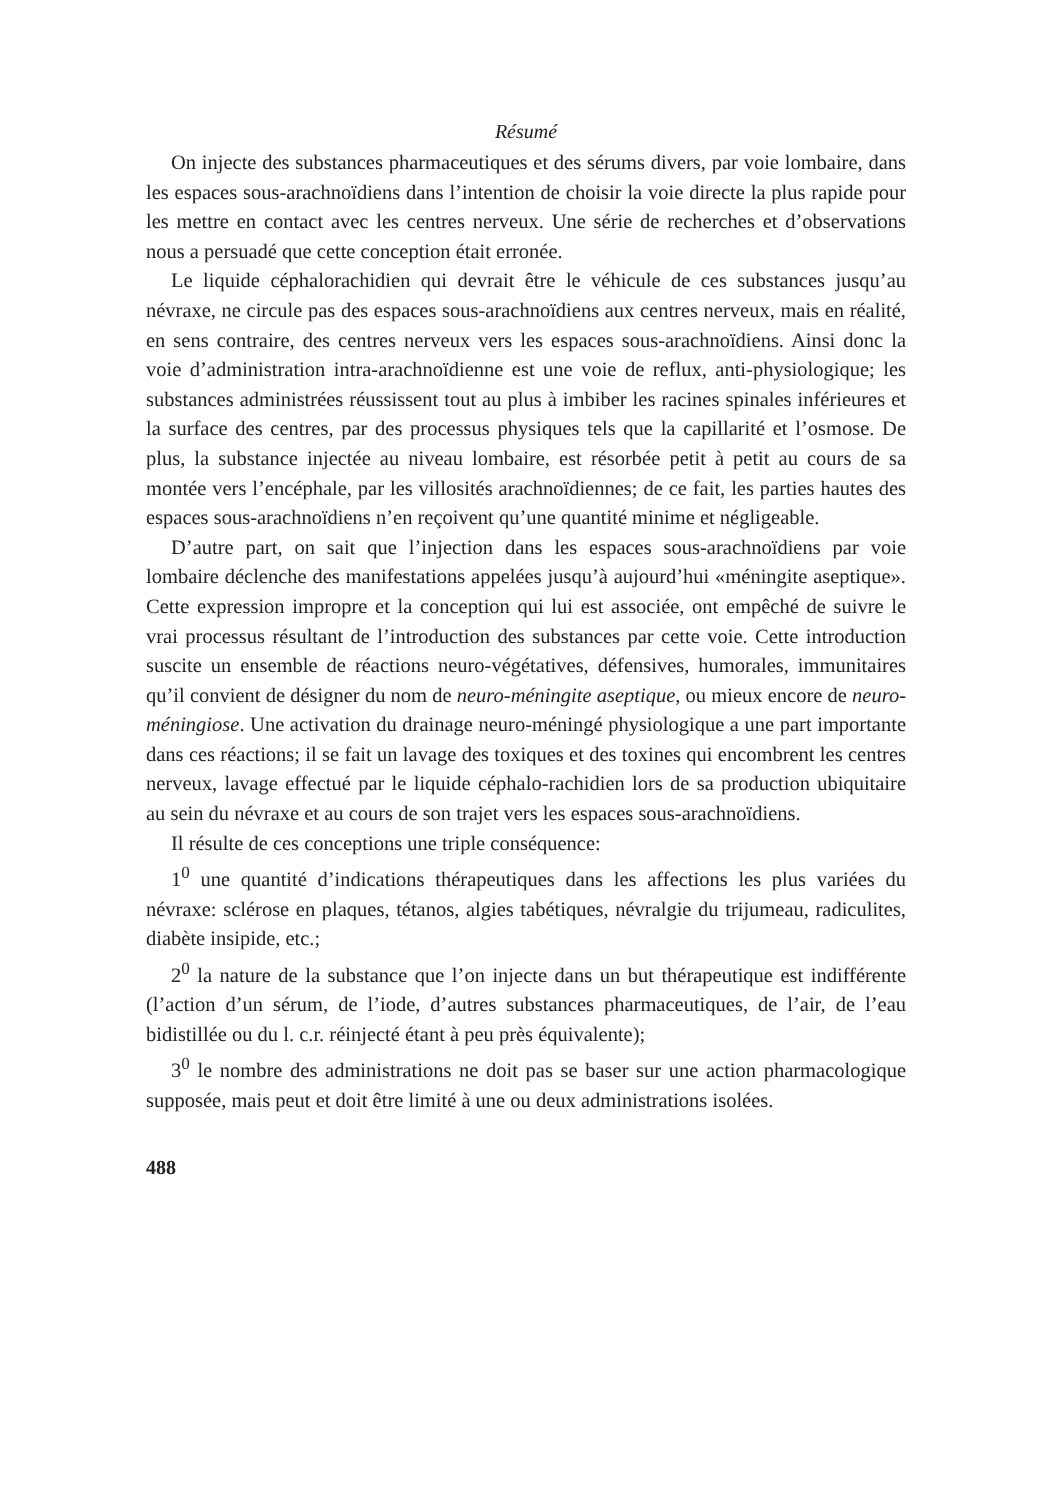Résumé
On injecte des substances pharmaceutiques et des sérums divers, par voie lombaire, dans les espaces sous-arachnoïdiens dans l’intention de choisir la voie directe la plus rapide pour les mettre en contact avec les centres nerveux. Une série de recherches et d’observations nous a persuadé que cette conception était erronée.
Le liquide céphalorachidien qui devrait être le véhicule de ces substances jusqu’au névraxe, ne circule pas des espaces sous-arachnoïdiens aux centres nerveux, mais en réalité, en sens contraire, des centres nerveux vers les espaces sous-arachnoïdiens. Ainsi donc la voie d’administration intra-arachnoïdienne est une voie de reflux, anti-physiologique; les substances administrées réussissent tout au plus à imbiber les racines spinales inférieures et la surface des centres, par des processus physiques tels que la capillarité et l’osmose. De plus, la substance injectée au niveau lombaire, est résorbée petit à petit au cours de sa montée vers l’encéphale, par les villosités arachnoïdiennes; de ce fait, les parties hautes des espaces sous-arachnoïdiens n’en reçoivent qu’une quantité minime et négligeable.
D’autre part, on sait que l’injection dans les espaces sous-arachnoïdiens par voie lombaire déclenche des manifestations appelées jusqu’à aujourd’hui «méningite aseptique». Cette expression impropre et la conception qui lui est associée, ont empêché de suivre le vrai processus résultant de l’introduction des substances par cette voie. Cette introduction suscite un ensemble de réactions neuro-végétatives, défensives, humorales, immunitaires qu’il convient de désigner du nom de neuro-méningite aseptique, ou mieux encore de neuro-méningiose. Une activation du drainage neuro-méningé physiologique a une part importante dans ces réactions; il se fait un lavage des toxiques et des toxines qui encombrent les centres nerveux, lavage effectué par le liquide céphalo-rachidien lors de sa production ubiquitaire au sein du névraxe et au cours de son trajet vers les espaces sous-arachnoïdiens.
Il résulte de ces conceptions une triple conséquence:
1<sup>0</sup> une quantité d’indications thérapeutiques dans les affections les plus variées du névraxe: sclérose en plaques, tétanos, algies tabétiques, névralgie du trijumeau, radiculites, diabète insipide, etc.;
2<sup>0</sup> la nature de la substance que l’on injecte dans un but thérapeutique est indifférente (l’action d’un sérum, de l’iode, d’autres substances pharmaceutiques, de l’air, de l’eau bidistillée ou du l. c.r. réinjecté étant à peu près équivalente);
3<sup>0</sup> le nombre des administrations ne doit pas se baser sur une action pharmacologique supposée, mais peut et doit être limité à une ou deux administrations isolées.
488